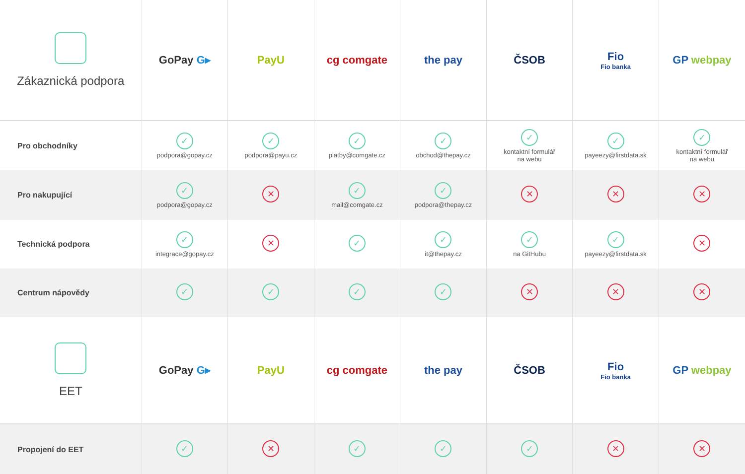| Zákaznická podpora | GoPay G▸ | PayU | cg comgate | the pay | ČSOB | Fio Fio banka | GP webpay |
| --- | --- | --- | --- | --- | --- | --- | --- |
| Pro obchodníky | ✓ podpora@gopay.cz | ✓ podpora@payu.cz | ✓ platby@comgate.cz | ✓ obchod@thepay.cz | ✓ kontaktní formulář na webu | ✓ payeezy@firstdata.sk | ✓ kontaktní formulář na webu |
| Pro nakupující | ✓ podpora@gopay.cz | ✕ | ✓ mail@comgate.cz | ✓ podpora@thepay.cz | ✕ | ✕ | ✕ |
| Technická podpora | ✓ integrace@gopay.cz | ✕ | ✓ | ✓ it@thepay.cz | ✓ na GitHubu | ✓ payeezy@firstdata.sk | ✕ |
| Centrum nápovědy | ✓ | ✓ | ✓ | ✓ | ✕ | ✕ | ✕ |
| EET | GoPay G▸ | PayU | cg comgate | the pay | ČSOB | Fio Fio banka | GP webpay |
| Propojení do EET | ✓ | ✕ | ✓ | ✓ | ✓ | ✕ | ✕ |